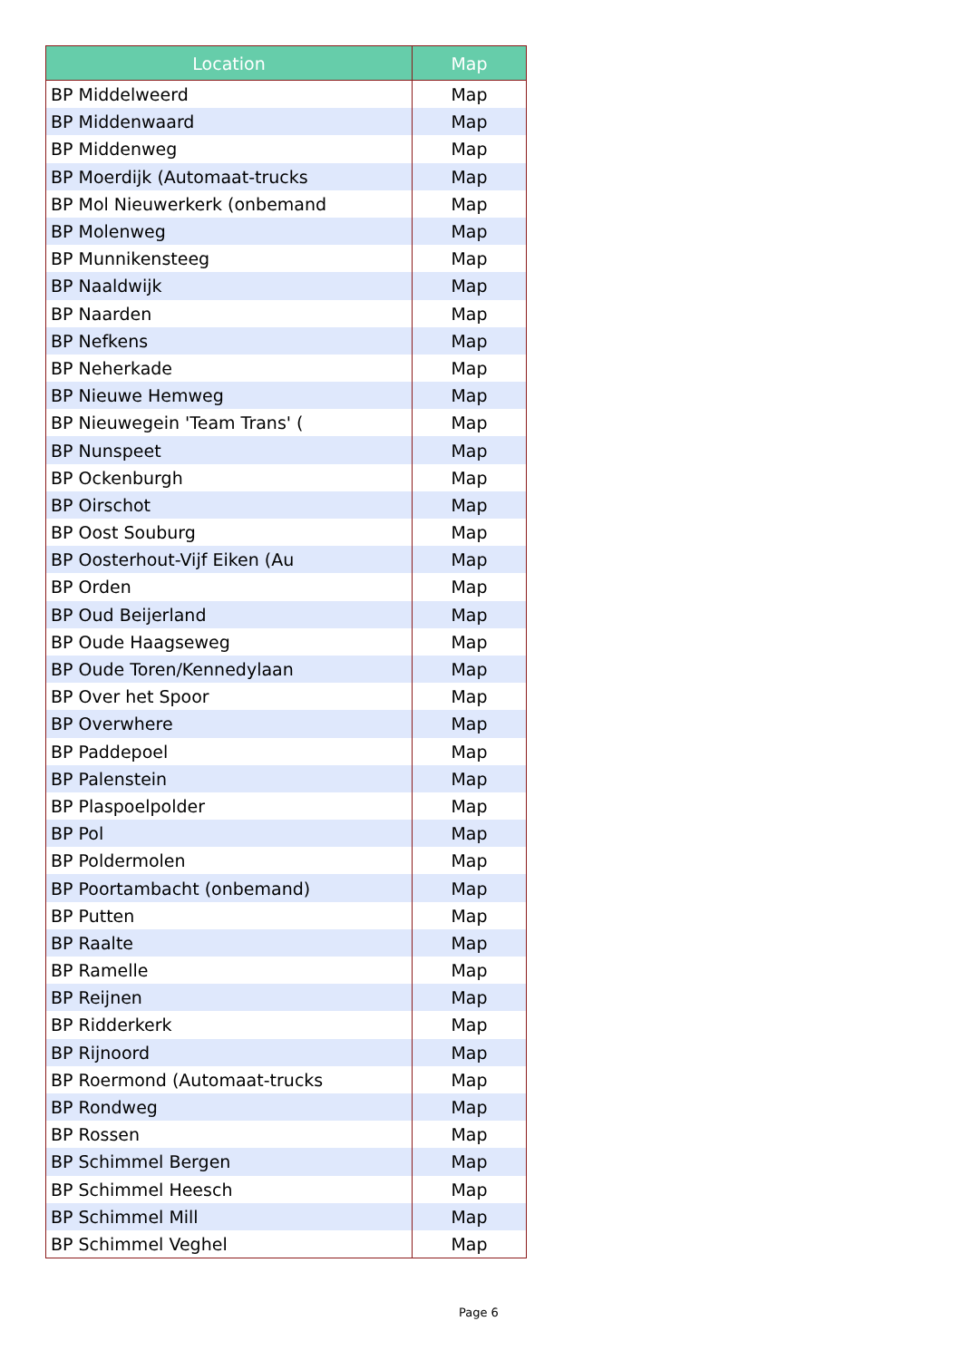| Location | Map |
| --- | --- |
| BP Middelweerd | Map |
| BP Middenwaard | Map |
| BP Middenweg | Map |
| BP Moerdijk (Automaat-trucks | Map |
| BP Mol Nieuwerkerk (onbemand | Map |
| BP Molenweg | Map |
| BP Munnikensteeg | Map |
| BP Naaldwijk | Map |
| BP Naarden | Map |
| BP Nefkens | Map |
| BP Neherkade | Map |
| BP Nieuwe Hemweg | Map |
| BP Nieuwegein 'Team Trans' ( | Map |
| BP Nunspeet | Map |
| BP Ockenburgh | Map |
| BP Oirschot | Map |
| BP Oost Souburg | Map |
| BP Oosterhout-Vijf Eiken (Au | Map |
| BP Orden | Map |
| BP Oud Beijerland | Map |
| BP Oude Haagseweg | Map |
| BP Oude Toren/Kennedylaan | Map |
| BP Over het Spoor | Map |
| BP Overwhere | Map |
| BP Paddepoel | Map |
| BP Palenstein | Map |
| BP Plaspoelpolder | Map |
| BP Pol | Map |
| BP Poldermolen | Map |
| BP Poortambacht (onbemand) | Map |
| BP Putten | Map |
| BP Raalte | Map |
| BP Ramelle | Map |
| BP Reijnen | Map |
| BP Ridderkerk | Map |
| BP Rijnoord | Map |
| BP Roermond (Automaat-trucks | Map |
| BP Rondweg | Map |
| BP Rossen | Map |
| BP Schimmel Bergen | Map |
| BP Schimmel Heesch | Map |
| BP Schimmel Mill | Map |
| BP Schimmel Veghel | Map |
Page 6